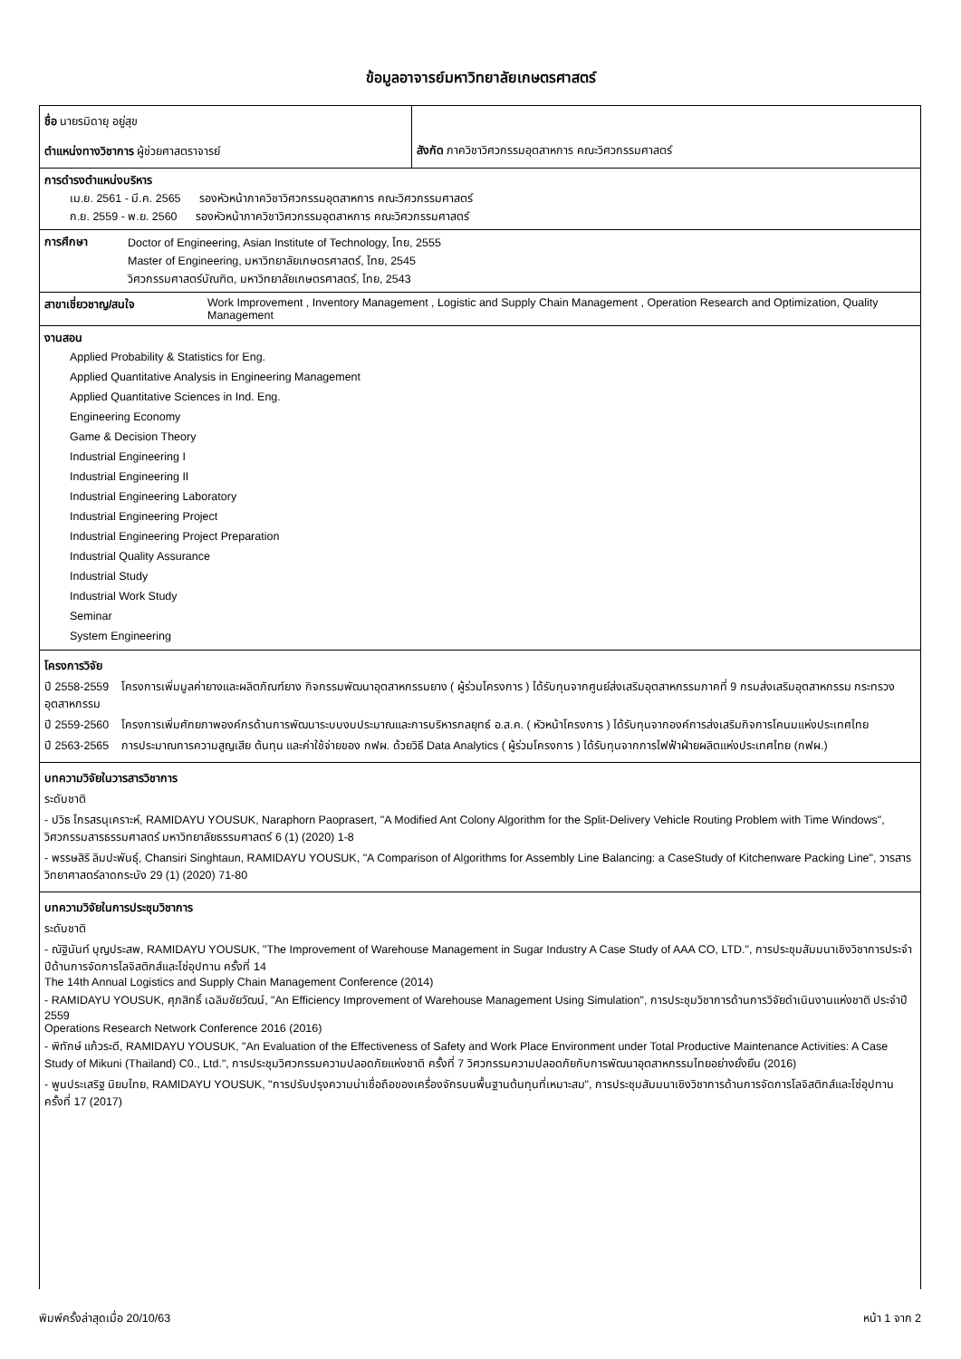ข้อมูลอาจารย์มหาวิทยาลัยเกษตรศาสตร์
ชื่อ นายรมิดายุ อยู่สุข
ตำแหน่งทางวิชาการ ผู้ช่วยศาสตราจารย์
สังกัด ภาควิชาวิศวกรรมอุตสาหการ คณะวิศวกรรมศาสตร์
การดำรงตำแหน่งบริหาร
เม.ย. 2561 - มี.ค. 2565 รองหัวหน้าภาควิชาวิศวกรรมอุตสาหการ คณะวิศวกรรมศาสตร์
ก.ย. 2559 - พ.ย. 2560 รองหัวหน้าภาควิชาวิศวกรรมอุตสาหการ คณะวิศวกรรมศาสตร์
การศึกษา
Doctor of Engineering, Asian Institute of Technology, ไทย, 2555
Master of Engineering, มหาวิทยาลัยเกษตรศาสตร์, ไทย, 2545
วิศวกรรมศาสตร์บัณฑิต, มหาวิทยาลัยเกษตรศาสตร์, ไทย, 2543
สาขาเชี่ยวชาญ/สนใจ Work Improvement , Inventory Management , Logistic and Supply Chain Management , Operation Research and Optimization, Quality Management
งานสอน
Applied Probability & Statistics for Eng.
Applied Quantitative Analysis in Engineering Management
Applied Quantitative Sciences in Ind. Eng.
Engineering Economy
Game & Decision Theory
Industrial Engineering I
Industrial Engineering II
Industrial Engineering Laboratory
Industrial Engineering Project
Industrial Engineering Project Preparation
Industrial Quality Assurance
Industrial Study
Industrial Work Study
Seminar
System Engineering
โครงการวิจัย
ปี 2558-2559 โครงการเพิ่มมูลค่ายางและผลิตภัณฑ์ยาง กิจกรรมพัฒนาอุตสาหกรรมยาง ( ผู้ร่วมโครงการ ) ได้รับทุนจากศูนย์ส่งเสริมอุตสาหกรรมภาคที่ 9 กรมส่งเสริมอุตสาหกรรม กระทรวงอุตสาหกรรม
ปี 2559-2560 โครงการเพิ่มศักยภาพองค์กรด้านการพัฒนาระบบงบประมาณและการบริหารกลยุทธ์ อ.ส.ค. ( หัวหน้าโครงการ ) ได้รับทุนจากองค์การส่งเสริมกิจการโคนมแห่งประเทศไทย
ปี 2563-2565 การประมาณการความสูญเสีย ต้นทุน และค่าใช้จ่ายของ กฟผ. ด้วยวิธี Data Analytics ( ผู้ร่วมโครงการ ) ได้รับทุนจากการไฟฟ้าฝ่ายผลิตแห่งประเทศไทย (กฟผ.)
บทความวิจัยในวารสารวิชาการ
ระดับชาติ
- ปวิธ ไกรสรนุเคราะห์, RAMIDAYU YOUSUK, Naraphorn Paoprasert, "A Modified Ant Colony Algorithm for the Split-Delivery Vehicle Routing Problem with Time Windows", วิศวกรรมสารธรรมศาสตร์ มหาวิทยาลัยธรรมศาสตร์ 6 (1) (2020) 1-8
- พรรษสิริ ลิมปะพันธุ์, Chansiri Singhtaun, RAMIDAYU YOUSUK, "A Comparison of Algorithms for Assembly Line Balancing: a CaseStudy of Kitchenware Packing Line", วารสารวิทยาศาสตร์ลาดกระบัง 29 (1) (2020) 71-80
บทความวิจัยในการประชุมวิชาการ
ระดับชาติ
- ณัฐินันท์ บุญประสพ, RAMIDAYU YOUSUK, "The Improvement of Warehouse Management in Sugar Industry A Case Study of AAA CO, LTD.", การประชุมสัมมนาเชิงวิชาการประจำปีด้านการจัดการโลจิสติกส์และโซ่อุปทาน ครั้งที่ 14
The 14th Annual Logistics and Supply Chain Management Conference (2014)
- RAMIDAYU YOUSUK, ศุภสิทธิ์ เฉลิมชัยวัฒน์, "An Efficiency Improvement of Warehouse Management Using Simulation", การประชุมวิชาการด้านการวิจัยดำเนินงานแห่งชาติ ประจำปี 2559
Operations Research Network Conference 2016 (2016)
- พิทักษ์ แก้วระดี, RAMIDAYU YOUSUK, "An Evaluation of the Effectiveness of Safety and Work Place Environment under Total Productive Maintenance Activities: A Case Study of Mikuni (Thailand) C0., Ltd.", การประชุมวิศวกรรมความปลอดภัยแห่งชาติ ครั้งที่ 7 วิศวกรรมความปลอดภัยกับการพัฒนาอุตสาหกรรมไทยอย่างยั่งยืน (2016)
- พูนประเสริฐ นิยมไทย, RAMIDAYU YOUSUK, "การปรับปรุงความน่าเชื่อถือของเครื่องจักรบนพื้นฐานต้นทุนที่เหมาะสม", การประชุมสัมมนาเชิงวิชาการด้านการจัดการโลจิสติกส์และโซ่อุปทาน ครั้งที่ 17 (2017)
พิมพ์ครั้งล่าสุดเมื่อ 20/10/63 หน้า 1 จาก 2